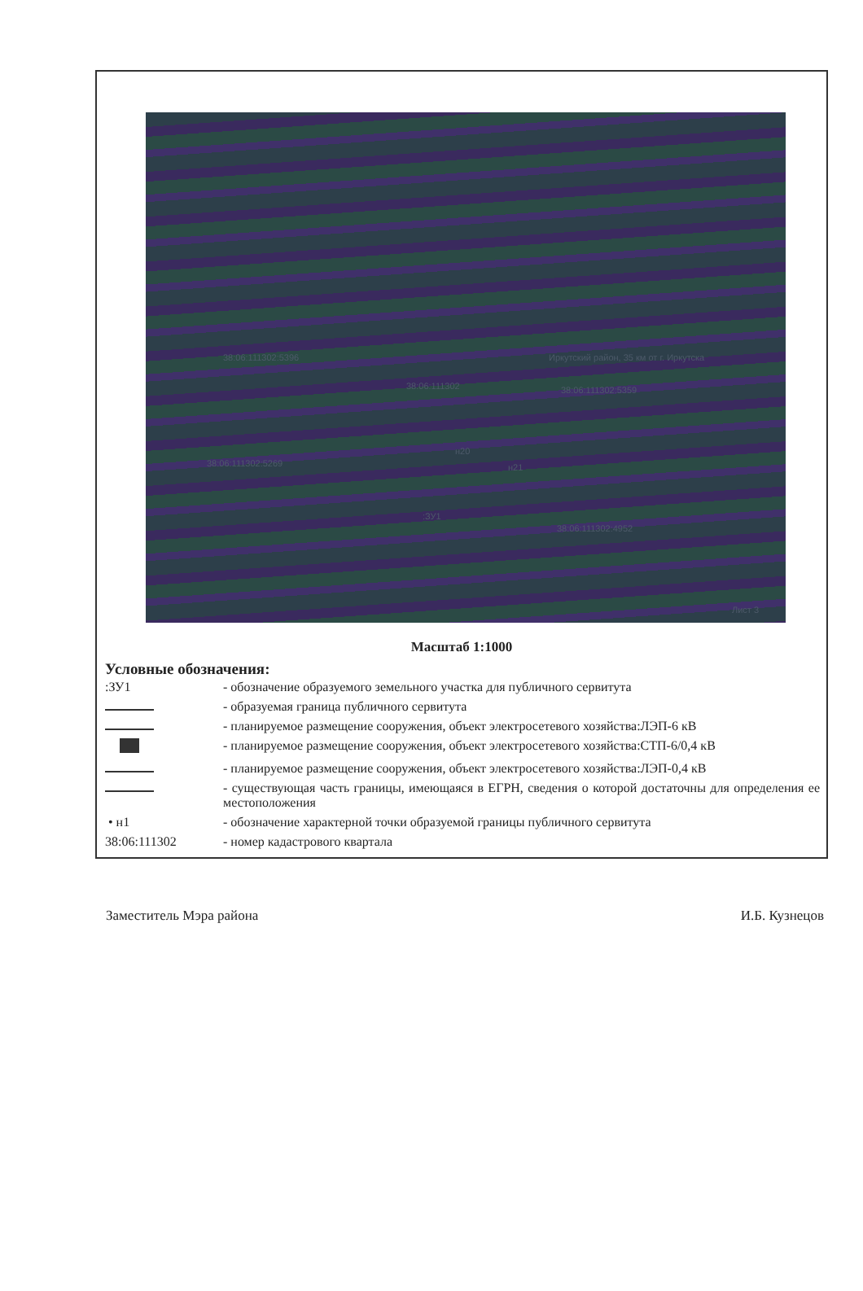38:06:111302:5396
38:06:111302
Иркутский район, 35 км от г. Иркутска
38:06:111302:5359
38:06:111302:5269
н20
н21
:ЗУ1
38:06:111302:4952
Лист 3
Масштаб 1:1000
Условные обозначения:
:ЗУ1 - обозначение образуемого земельного участка для публичного сервитута
- образуемая граница публичного сервитута
- планируемое размещение сооружения, объект электросетевого хозяйства:ЛЭП-6 кВ
- планируемое размещение сооружения, объект электросетевого хозяйства:СТП-6/0,4 кВ
- планируемое размещение сооружения, объект электросетевого хозяйства:ЛЭП-0,4 кВ
- существующая часть границы, имеющаяся в ЕГРН, сведения о которой достаточны для определения ее местоположения
• н1 - обозначение характерной точки образуемой границы публичного сервитута
38:06:111302 - номер кадастрового квартала
Заместитель Мэра района И.Б. Кузнецов